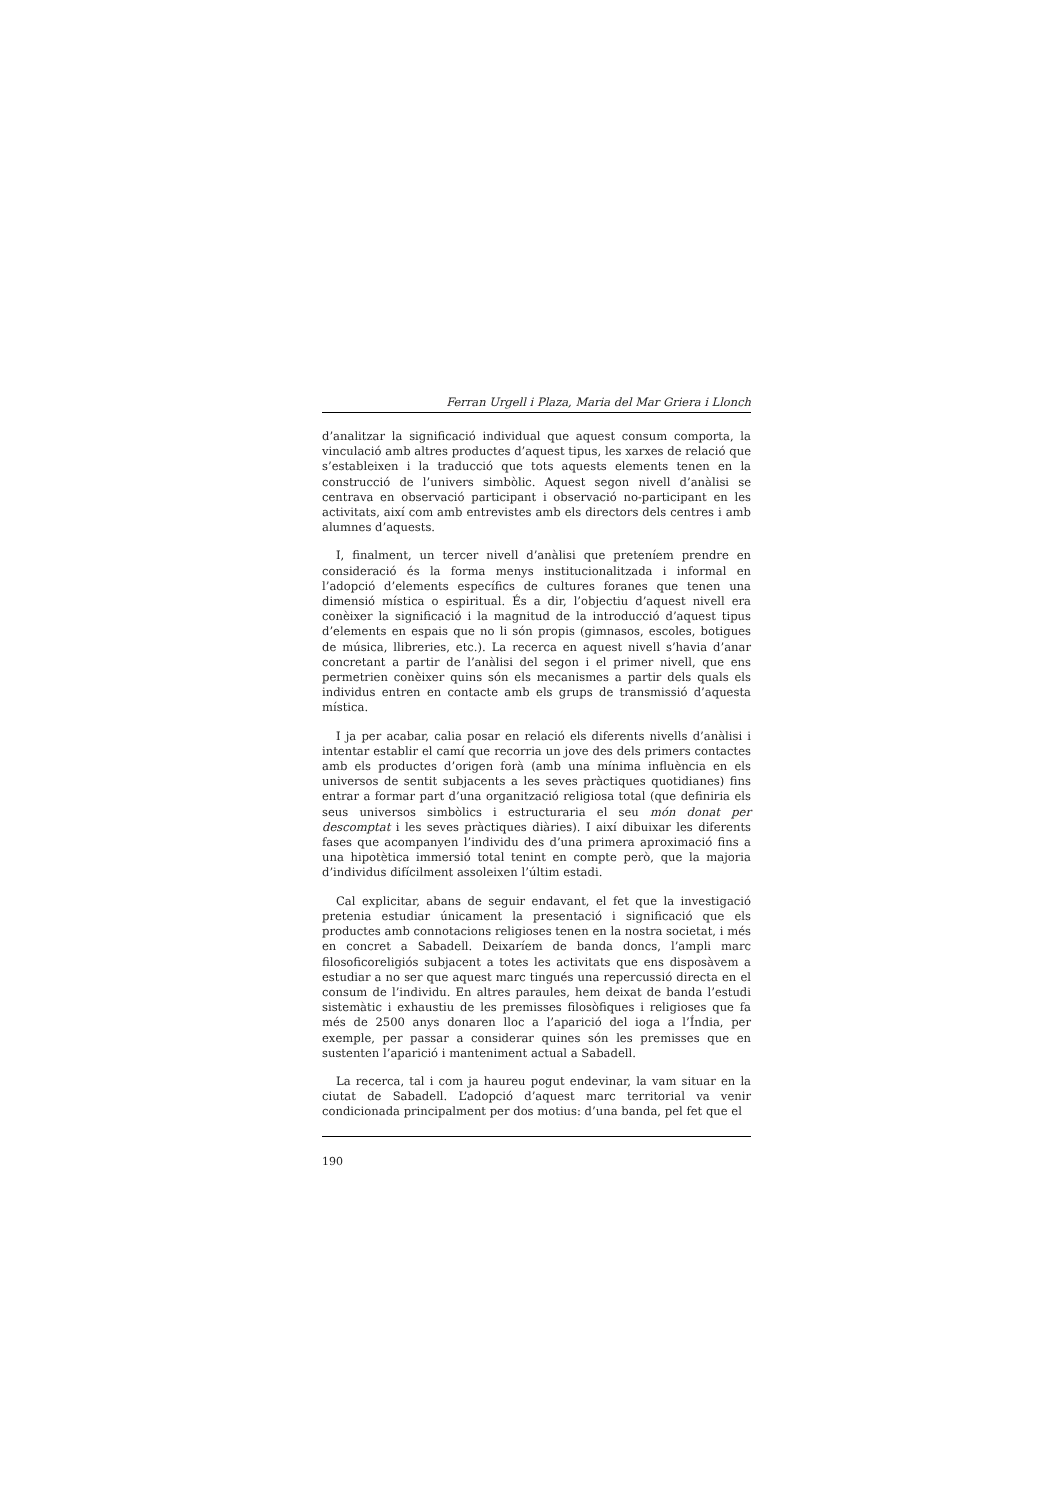Ferran Urgell i Plaza, Maria del Mar Griera i Llonch
d’analitzar la significació individual que aquest consum comporta, la vinculació amb altres productes d’aquest tipus, les xarxes de relació que s’estableixen i la traducció que tots aquests elements tenen en la construcció de l’univers simbòlic. Aquest segon nivell d’anàlisi se centrava en observació participant i observació no-participant en les activitats, així com amb entrevistes amb els directors dels centres i amb alumnes d’aquests.
I, finalment, un tercer nivell d’anàlisi que preteníem prendre en consideració és la forma menys institucionalitzada i informal en l’adopció d’elements específics de cultures foranes que tenen una dimensió mística o espiritual. És a dir, l’objectiu d’aquest nivell era conèixer la significació i la magnitud de la introducció d’aquest tipus d’elements en espais que no li són propis (gimnasos, escoles, botigues de música, llibreries, etc.). La recerca en aquest nivell s’havia d’anar concretant a partir de l’anàlisi del segon i el primer nivell, que ens permetrien conèixer quins són els mecanismes a partir dels quals els individus entren en contacte amb els grups de transmissió d’aquesta mística.
I ja per acabar, calia posar en relació els diferents nivells d’anàlisi i intentar establir el camí que recorria un jove des dels primers contactes amb els productes d’origen forà (amb una mínima influència en els universos de sentit subjacents a les seves pràctiques quotidianes) fins entrar a formar part d’una organització religiosa total (que definiria els seus universos simbòlics i estructuraria el seu món donat per descomptat i les seves pràctiques diàries). I així dibuixar les diferents fases que acompanyen l’individu des d’una primera aproximació fins a una hipotètica immersió total tenint en compte però, que la majoria d’individus difícilment assoleixen l’últim estadi.
Cal explicitar, abans de seguir endavant, el fet que la investigació pretenia estudiar únicament la presentació i significació que els productes amb connotacions religioses tenen en la nostra societat, i més en concret a Sabadell. Deixaríem de banda doncs, l’ampli marc filosoficoreligiós subjacent a totes les activitats que ens disposàvem a estudiar a no ser que aquest marc tingués una repercussió directa en el consum de l’individu. En altres paraules, hem deixat de banda l’estudi sistemàtic i exhaustiu de les premisses filosòfiques i religioses que fa més de 2500 anys donaren lloc a l’aparició del ioga a l’Índia, per exemple, per passar a considerar quines són les premisses que en sustenten l’aparició i manteniment actual a Sabadell.
La recerca, tal i com ja haureu pogut endevinar, la vam situar en la ciutat de Sabadell. L’adopció d’aquest marc territorial va venir condicionada principalment per dos motius: d’una banda, pel fet que el
190